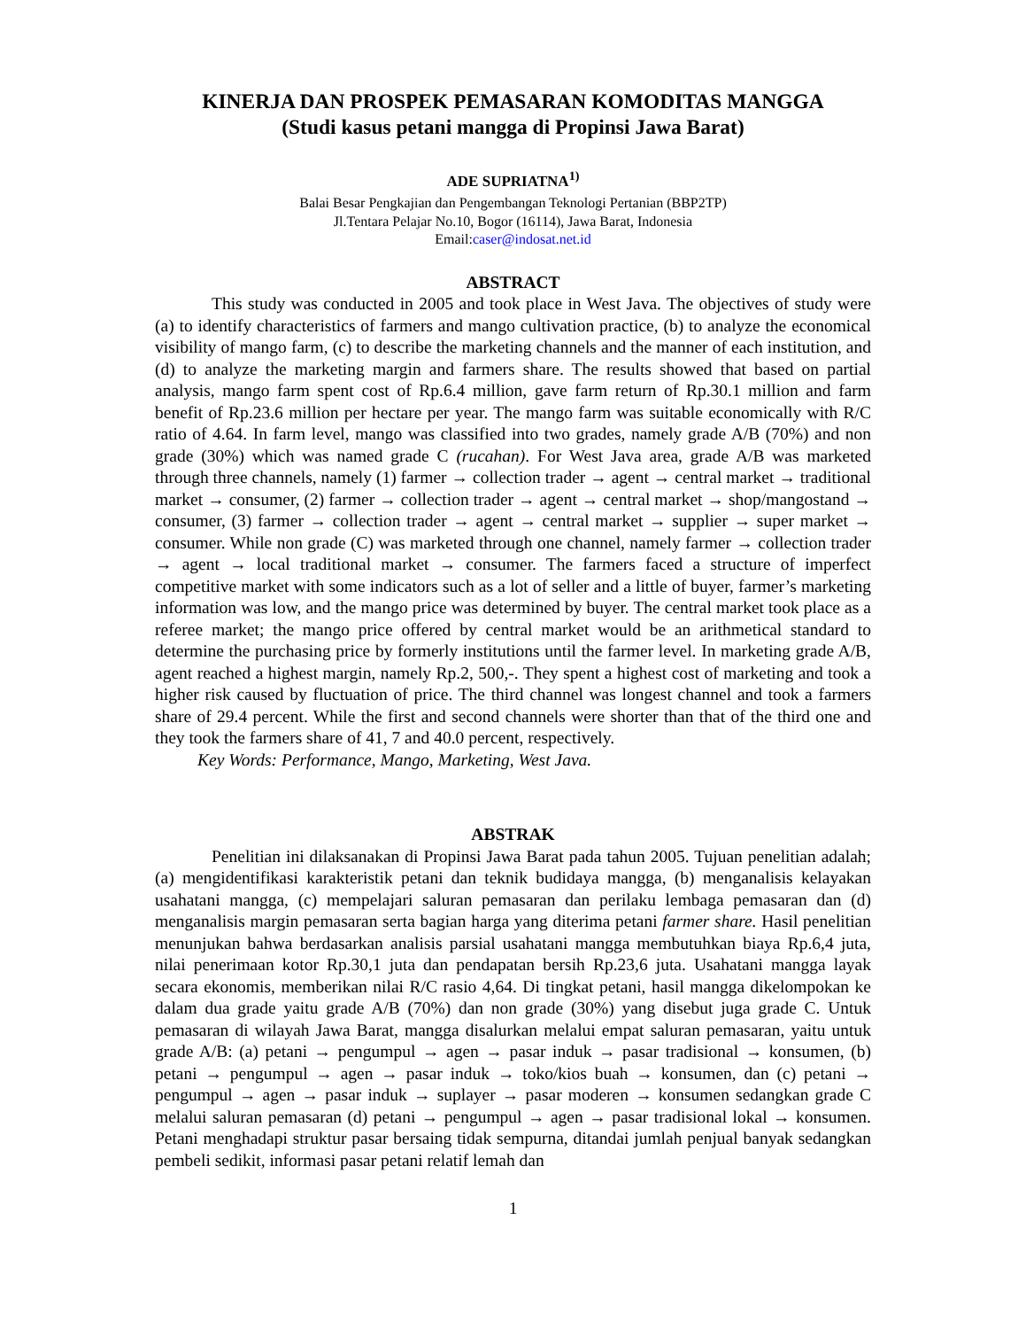KINERJA DAN PROSPEK PEMASARAN KOMODITAS MANGGA
(Studi kasus petani mangga di Propinsi Jawa Barat)
ADE SUPRIATNA<sup>1)</sup>
Balai Besar Pengkajian dan Pengembangan Teknologi Pertanian (BBP2TP)
Jl.Tentara Pelajar No.10, Bogor (16114), Jawa Barat, Indonesia
Email:caser@indosat.net.id
ABSTRACT
This study was conducted in 2005 and took place in West Java. The objectives of study were (a) to identify characteristics of farmers and mango cultivation practice, (b) to analyze the economical visibility of mango farm, (c) to describe the marketing channels and the manner of each institution, and (d) to analyze the marketing margin and farmers share. The results showed that based on partial analysis, mango farm spent cost of Rp.6.4 million, gave farm return of Rp.30.1 million and farm benefit of Rp.23.6 million per hectare per year. The mango farm was suitable economically with R/C ratio of 4.64. In farm level, mango was classified into two grades, namely grade A/B (70%) and non grade (30%) which was named grade C (rucahan). For West Java area, grade A/B was marketed through three channels, namely (1) farmer → collection trader → agent → central market → traditional market → consumer, (2) farmer → collection trader → agent → central market → shop/mangostand → consumer, (3) farmer → collection trader → agent → central market → supplier → super market → consumer. While non grade (C) was marketed through one channel, namely farmer → collection trader → agent → local traditional market → consumer. The farmers faced a structure of imperfect competitive market with some indicators such as a lot of seller and a little of buyer, farmer’s marketing information was low, and the mango price was determined by buyer. The central market took place as a referee market; the mango price offered by central market would be an arithmetical standard to determine the purchasing price by formerly institutions until the farmer level. In marketing grade A/B, agent reached a highest margin, namely Rp.2, 500,-. They spent a highest cost of marketing and took a higher risk caused by fluctuation of price. The third channel was longest channel and took a farmers share of 29.4 percent. While the first and second channels were shorter than that of the third one and they took the farmers share of 41, 7 and 40.0 percent, respectively.
Key Words: Performance, Mango, Marketing, West Java.
ABSTRAK
Penelitian ini dilaksanakan di Propinsi Jawa Barat pada tahun 2005. Tujuan penelitian adalah; (a) mengidentifikasi karakteristik petani dan teknik budidaya mangga, (b) menganalisis kelayakan usahatani mangga, (c) mempelajari saluran pemasaran dan perilaku lembaga pemasaran dan (d) menganalisis margin pemasaran serta bagian harga yang diterima petani farmer share. Hasil penelitian menunjukan bahwa berdasarkan analisis parsial usahatani mangga membutuhkan biaya Rp.6,4 juta, nilai penerimaan kotor Rp.30,1 juta dan pendapatan bersih Rp.23,6 juta. Usahatani mangga layak secara ekonomis, memberikan nilai R/C rasio 4,64. Di tingkat petani, hasil mangga dikelompokan ke dalam dua grade yaitu grade A/B (70%) dan non grade (30%) yang disebut juga grade C. Untuk pemasaran di wilayah Jawa Barat, mangga disalurkan melalui empat saluran pemasaran, yaitu untuk grade A/B: (a) petani → pengumpul → agen → pasar induk → pasar tradisional → konsumen, (b) petani → pengumpul → agen → pasar induk → toko/kios buah → konsumen, dan (c) petani → pengumpul → agen → pasar induk → suplayer → pasar moderen → konsumen sedangkan grade C melalui saluran pemasaran (d) petani → pengumpul → agen → pasar tradisional lokal → konsumen. Petani menghadapi struktur pasar bersaing tidak sempurna, ditandai jumlah penjual banyak sedangkan pembeli sedikit, informasi pasar petani relatif lemah dan
1